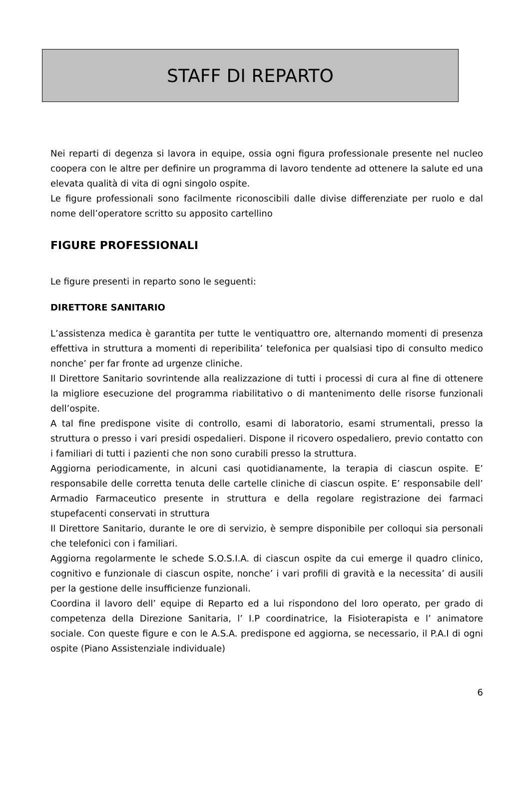STAFF DI REPARTO
Nei reparti di degenza si lavora in equipe, ossia ogni figura professionale presente nel nucleo coopera con le altre per definire un programma di lavoro tendente ad ottenere la salute ed una elevata qualità di vita di ogni singolo ospite.
Le figure professionali sono facilmente riconoscibili dalle divise differenziate per ruolo e dal nome dell’operatore scritto su apposito cartellino
FIGURE PROFESSIONALI
Le figure presenti in reparto sono le seguenti:
DIRETTORE SANITARIO
L’assistenza medica è garantita per tutte le ventiquattro ore, alternando momenti di presenza effettiva in struttura a momenti di reperibilita’ telefonica per qualsiasi tipo di consulto medico nonche’ per far fronte ad urgenze cliniche.
Il Direttore Sanitario sovrintende alla realizzazione di tutti i processi di cura al fine di ottenere la migliore esecuzione del programma riabilitativo o di mantenimento delle risorse funzionali dell’ospite.
A tal fine predispone visite di controllo, esami di laboratorio, esami strumentali, presso la struttura o presso i vari presidi ospedalieri. Dispone il ricovero ospedaliero, previo contatto con i familiari di tutti i pazienti che non sono curabili presso la struttura.
Aggiorna periodicamente, in alcuni casi quotidianamente, la terapia di ciascun ospite. E’ responsabile delle corretta tenuta delle cartelle cliniche di ciascun ospite. E’ responsabile dell’ Armadio Farmaceutico presente in struttura e della regolare registrazione dei farmaci stupefacenti conservati in struttura
Il Direttore Sanitario, durante le ore di servizio, è sempre disponibile per colloqui sia personali che telefonici con i familiari.
Aggiorna regolarmente le schede S.O.S.I.A. di ciascun ospite da cui emerge il quadro clinico, cognitivo e funzionale di ciascun ospite, nonche’ i vari profili di gravità e la necessita’ di ausili per la gestione delle insufficienze funzionali.
Coordina il lavoro dell’ equipe di Reparto ed a lui rispondono del loro operato, per grado di competenza della Direzione Sanitaria, l’ I.P coordinatrice, la Fisioterapista e l’ animatore sociale. Con queste figure e con le A.S.A. predispone ed aggiorna, se necessario, il P.A.I di ogni ospite (Piano Assistenziale individuale)
6